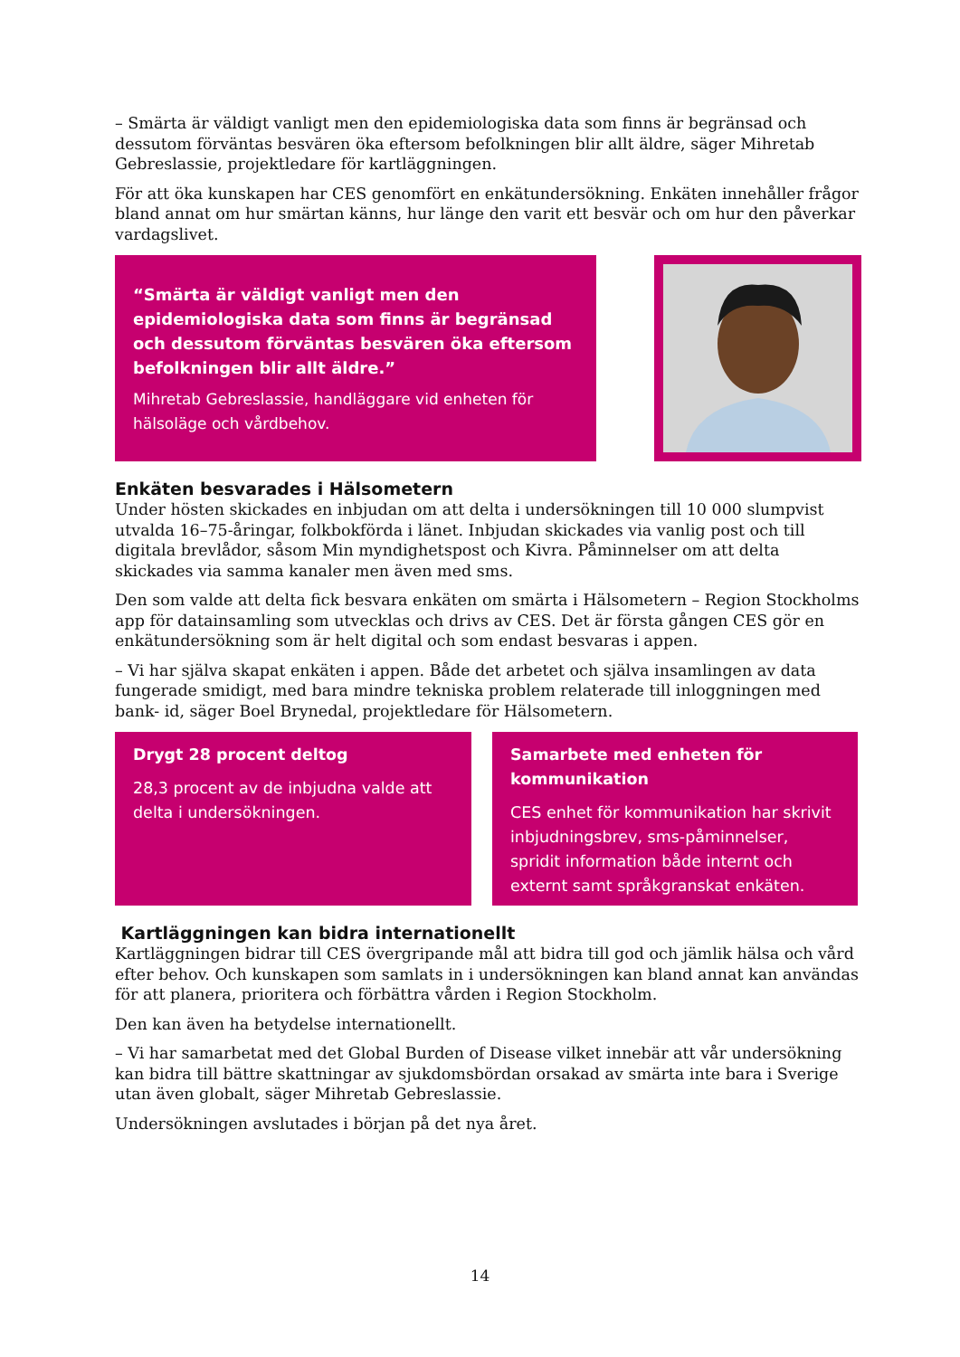– Smärta är väldigt vanligt men den epidemiologiska data som finns är begränsad och dessutom förväntas besvären öka eftersom befolkningen blir allt äldre, säger Mihretab Gebreslassie, projektledare för kartläggningen.
För att öka kunskapen har CES genomfört en enkätundersökning. Enkäten innehåller frågor bland annat om hur smärtan känns, hur länge den varit ett besvär och om hur den påverkar vardagslivet.
“Smärta är väldigt vanligt men den epidemiologiska data som finns är begränsad och dessutom förväntas besvären öka eftersom befolkningen blir allt äldre.”
Mihretab Gebreslassie, handläggare vid enheten för hälsoläge och vårdbehov.
Enkäten besvarades i Hälsometern
Under hösten skickades en inbjudan om att delta i undersökningen till 10 000 slumpvist utvalda 16–75-åringar, folkbokförda i länet. Inbjudan skickades via vanlig post och till digitala brevlådor, såsom Min myndighetspost och Kivra. Påminnelser om att delta skickades via samma kanaler men även med sms.
Den som valde att delta fick besvara enkäten om smärta i Hälsometern – Region Stockholms app för datainsamling som utvecklas och drivs av CES. Det är första gången CES gör en enkätundersökning som är helt digital och som endast besvaras i appen.
– Vi har själva skapat enkäten i appen. Både det arbetet och själva insamlingen av data fungerade smidigt, med bara mindre tekniska problem relaterade till inloggningen med bank- id, säger Boel Brynedal, projektledare för Hälsometern.
Drygt 28 procent deltog
28,3 procent av de inbjudna valde att delta i undersökningen.
Samarbete med enheten för kommunikation
CES enhet för kommunikation har skrivit inbjudningsbrev, sms-påminnelser, spridit information både internt och externt samt språkgranskat enkäten.
Kartläggningen kan bidra internationellt
Kartläggningen bidrar till CES övergripande mål att bidra till god och jämlik hälsa och vård efter behov. Och kunskapen som samlats in i undersökningen kan bland annat kan användas för att planera, prioritera och förbättra vården i Region Stockholm.
Den kan även ha betydelse internationellt.
– Vi har samarbetat med det Global Burden of Disease vilket innebär att vår undersökning kan bidra till bättre skattningar av sjukdomsbördan orsakad av smärta inte bara i Sverige utan även globalt, säger Mihretab Gebreslassie.
Undersökningen avslutades i början på det nya året.
14